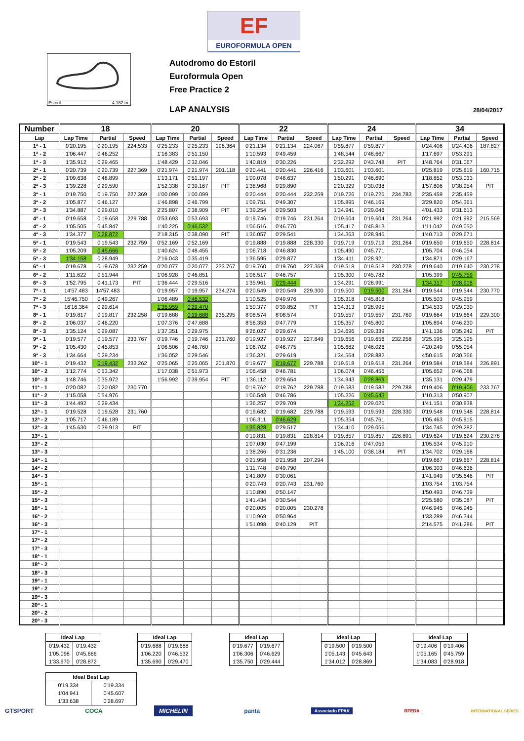EF
EUROFORMULA OPEN
Estoril 4.182 m.
Autodromo do Estoril
Euroformula Open
Free Practice 2
LAP ANALYSIS 28/04/2017
| Number | 18 | | | 20 | | | 22 | | | 24 | | | 34 | | |
| --- | --- | --- | --- | --- | --- | --- | --- | --- | --- | --- | --- | --- | --- | --- | --- |
| Lap | Lap Time | Partial | Speed | Lap Time | Partial | Speed | Lap Time | Partial | Speed | Lap Time | Partial | Speed | Lap Time | Partial | Speed |
| 1ª - 1 | 0'20.195 | 0'20.195 | 224.533 | 0'25.233 | 0'25.233 | 196.364 | 0'21.134 | 0'21.134 | 224.067 | 0'59.877 | 0'59.877 | | 0'24.406 | 0'24.406 | 187.827 |
| 1ª - 2 | 1'06.447 | 0'46.252 | | 1'16.383 | 0'51.150 | | 1'10.593 | 0'49.459 | | 1'48.544 | 0'48.667 | | 1'17.697 | 0'53.291 | |
| 1ª - 3 | 1'35.912 | 0'29.465 | | 1'48.429 | 0'32.046 | | 1'40.819 | 0'30.226 | | 2'32.292 | 0'43.748 | PIT | 1'48.764 | 0'31.067 | |
| 2ª - 1 | 0'20.739 | 0'20.739 | 227.369 | 0'21.974 | 0'21.974 | 201.118 | 0'20.441 | 0'20.441 | 226.416 | 1'03.601 | 1'03.601 | | 0'25.819 | 0'25.819 | 160.715 |
| 2ª - 2 | 1'09.638 | 0'48.899 | | 1'13.171 | 0'51.197 | | 1'09.078 | 0'48.637 | | 1'50.291 | 0'46.690 | | 1'18.852 | 0'53.033 | |
| 2ª - 3 | 1'39.228 | 0'29.590 | | 1'52.338 | 0'39.167 | PIT | 1'38.968 | 0'29.890 | | 2'20.329 | 0'30.038 | | 1'57.806 | 0'38.954 | PIT |
| 3ª - 1 | 0'19.750 | 0'19.750 | 227.369 | 1'00.099 | 1'00.099 | | 0'20.444 | 0'20.444 | 232.259 | 0'19.726 | 0'19.726 | 234.783 | 2'35.459 | 2'35.459 | |
| 3ª - 2 | 1'05.877 | 0'46.127 | | 1'46.898 | 0'46.799 | | 1'09.751 | 0'49.307 | | 1'05.895 | 0'46.169 | | 3'29.820 | 0'54.361 | |
| 3ª - 3 | 1'34.887 | 0'29.010 | | 2'25.807 | 0'38.909 | PIT | 1'39.254 | 0'29.503 | | 1'34.941 | 0'29.046 | | 4'01.433 | 0'31.613 | |
| 4ª - 1 | 0'19.658 | 0'19.658 | 229.788 | 0'53.693 | 0'53.693 | | 0'19.746 | 0'19.746 | 231.264 | 0'19.604 | 0'19.604 | 231.264 | 0'21.992 | 0'21.992 | 215.569 |
| 4ª - 2 | 1'05.505 | 0'45.847 | | 1'40.225 | 0'46.532 | | 1'06.516 | 0'46.770 | | 1'05.417 | 0'45.813 | | 1'11.042 | 0'49.050 | |
| 4ª - 3 | 1'34.377 | 0'28.872 | | 2'18.315 | 0'38.090 | PIT | 1'36.057 | 0'29.541 | | 1'34.363 | 0'28.946 | | 1'40.713 | 0'29.671 | |
| 5ª - 1 | 0'19.543 | 0'19.543 | 232.759 | 0'52.169 | 0'52.169 | | 0'19.888 | 0'19.888 | 228.330 | 0'19.719 | 0'19.719 | 231.264 | 0'19.650 | 0'19.650 | 228.814 |
| 5ª - 2 | 1'05.209 | 0'45.666 | | 1'40.624 | 0'48.455 | | 1'06.718 | 0'46.830 | | 1'05.490 | 0'45.771 | | 1'05.704 | 0'46.054 | |
| 5ª - 3 | 1'34.158 | 0'28.949 | | 2'16.043 | 0'35.419 | | 1'36.595 | 0'29.877 | | 1'34.411 | 0'28.921 | | 1'34.871 | 0'29.167 | |
| 6ª - 1 | 0'19.678 | 0'19.678 | 232.259 | 0'20.077 | 0'20.077 | 233.767 | 0'19.760 | 0'19.760 | 227.369 | 0'19.518 | 0'19.518 | 230.278 | 0'19.640 | 0'19.640 | 230.278 |
| 6ª - 2 | 1'11.622 | 0'51.944 | | 1'06.928 | 0'46.851 | | 1'06.517 | 0'46.757 | | 1'05.300 | 0'45.782 | | 1'05.399 | 0'45.759 | |
| 6ª - 3 | 1'52.795 | 0'41.173 | PIT | 1'36.444 | 0'29.516 | | 1'35.961 | 0'29.444 | | 1'34.291 | 0'28.991 | | 1'34.317 | 0'28.918 | |
| 7ª - 1 | 14'57.483 | 14'57.483 | | 0'19.957 | 0'19.957 | 234.274 | 0'20.549 | 0'20.549 | 229.300 | 0'19.500 | 0'19.500 | 231.264 | 0'19.544 | 0'19.544 | 230.770 |
| 7ª - 2 | 15'46.750 | 0'49.267 | | 1'06.489 | 0'46.532 | | 1'10.525 | 0'49.976 | | 1'05.318 | 0'45.818 | | 1'05.503 | 0'45.959 | |
| 7ª - 3 | 16'16.364 | 0'29.614 | | 1'35.959 | 0'29.470 | | 1'50.377 | 0'39.852 | PIT | 1'34.313 | 0'28.995 | | 1'34.533 | 0'29.030 | |
| 8ª - 1 | 0'19.817 | 0'19.817 | 232.258 | 0'19.688 | 0'19.688 | 235.295 | 8'08.574 | 8'08.574 | | 0'19.557 | 0'19.557 | 231.760 | 0'19.664 | 0'19.664 | 229.300 |
| 8ª - 2 | 1'06.037 | 0'46.220 | | 1'07.376 | 0'47.688 | | 8'56.353 | 0'47.779 | | 1'05.357 | 0'45.800 | | 1'05.894 | 0'46.230 | |
| 8ª - 3 | 1'35.124 | 0'29.087 | | 1'37.351 | 0'29.975 | | 9'26.027 | 0'29.674 | | 1'34.696 | 0'29.339 | | 1'41.136 | 0'35.242 | PIT |
| 9ª - 1 | 0'19.577 | 0'19.577 | 233.767 | 0'19.746 | 0'19.746 | 231.760 | 0'19.927 | 0'19.927 | 227.849 | 0'19.656 | 0'19.656 | 232.258 | 3'25.195 | 3'25.195 | |
| 9ª - 2 | 1'05.430 | 0'45.853 | | 1'06.506 | 0'46.760 | | 1'06.702 | 0'46.775 | | 1'05.682 | 0'46.026 | | 4'20.249 | 0'55.054 | |
| 9ª - 3 | 1'34.664 | 0'29.234 | | 1'36.052 | 0'29.546 | | 1'36.321 | 0'29.619 | | 1'34.564 | 0'28.882 | | 4'50.615 | 0'30.366 | |
| 10ª - 1 | 0'19.432 | 0'19.432 | 233.262 | 0'25.065 | 0'25.065 | 201.870 | 0'19.677 | 0'19.677 | 229.788 | 0'19.618 | 0'19.618 | 231.264 | 0'19.584 | 0'19.584 | 226.891 |
| 10ª - 2 | 1'12.774 | 0'53.342 | | 1'17.038 | 0'51.973 | | 1'06.458 | 0'46.781 | | 1'06.074 | 0'46.456 | | 1'05.652 | 0'46.068 | |
| 10ª - 3 | 1'48.746 | 0'35.972 | | 1'56.992 | 0'39.954 | PIT | 1'36.112 | 0'29.654 | | 1'34.943 | 0'28.869 | | 1'35.131 | 0'29.479 | |
| 11ª - 1 | 0'20.082 | 0'20.082 | 230.770 | | | | 0'19.762 | 0'19.762 | 229.788 | 0'19.583 | 0'19.583 | 229.788 | 0'19.406 | 0'19.406 | 233.767 |
| 11ª - 2 | 1'15.058 | 0'54.976 | | | | | 1'06.548 | 0'46.786 | | 1'05.226 | 0'45.643 | | 1'10.313 | 0'50.907 | |
| 11ª - 3 | 1'44.492 | 0'29.434 | | | | | 1'36.257 | 0'29.709 | | 1'34.252 | 0'29.026 | | 1'41.151 | 0'30.838 | |
| 12ª - 1 | 0'19.528 | 0'19.528 | 231.760 | | | | 0'19.682 | 0'19.682 | 229.788 | 0'19.593 | 0'19.593 | 228.330 | 0'19.548 | 0'19.548 | 228.814 |
| 12ª - 2 | 1'05.717 | 0'46.189 | | | | | 1'06.311 | 0'46.629 | | 1'05.354 | 0'45.761 | | 1'05.463 | 0'45.915 | |
| 12ª - 3 | 1'45.630 | 0'39.913 | PIT | | | | 1'35.828 | 0'29.517 | | 1'34.410 | 0'29.056 | | 1'34.745 | 0'29.282 | |
| 13ª - 1 | | | | | | | 0'19.831 | 0'19.831 | 228.814 | 0'19.857 | 0'19.857 | 226.891 | 0'19.624 | 0'19.624 | 230.278 |
| 13ª - 2 | | | | | | | 1'07.030 | 0'47.199 | | 1'06.916 | 0'47.059 | | 1'05.534 | 0'45.910 | |
| 13ª - 3 | | | | | | | 1'38.266 | 0'31.236 | | 1'45.100 | 0'38.184 | PIT | 1'34.702 | 0'29.168 | |
| 14ª - 1 | | | | | | | 0'21.958 | 0'21.958 | 207.294 | | | | 0'19.667 | 0'19.667 | 228.814 |
| 14ª - 2 | | | | | | | 1'11.748 | 0'49.790 | | | | | 1'06.303 | 0'46.636 | |
| 14ª - 3 | | | | | | | 1'41.809 | 0'30.061 | | | | | 1'41.949 | 0'35.646 | PIT |
| 15ª - 1 | | | | | | | 0'20.743 | 0'20.743 | 231.760 | | | | 1'03.754 | 1'03.754 | |
| 15ª - 2 | | | | | | | 1'10.890 | 0'50.147 | | | | | 1'50.493 | 0'46.739 | |
| 15ª - 3 | | | | | | | 1'41.434 | 0'30.544 | | | | | 2'25.580 | 0'35.087 | PIT |
| 16ª - 1 | | | | | | | 0'20.005 | 0'20.005 | 230.278 | | | | 0'46.945 | 0'46.945 | |
| 16ª - 2 | | | | | | | 1'10.969 | 0'50.964 | | | | | 1'33.289 | 0'46.344 | |
| 16ª - 3 | | | | | | | 1'51.098 | 0'40.129 | PIT | | | | 2'14.575 | 0'41.286 | PIT |
| 17ª - 1 | | | | | | | | | | | | | | | |
| 17ª - 2 | | | | | | | | | | | | | | | |
| 17ª - 3 | | | | | | | | | | | | | | | |
| 18ª - 1 | | | | | | | | | | | | | | | |
| 18ª - 2 | | | | | | | | | | | | | | | |
| 18ª - 3 | | | | | | | | | | | | | | | |
| 19ª - 1 | | | | | | | | | | | | | | | |
| 19ª - 2 | | | | | | | | | | | | | | | |
| 19ª - 3 | | | | | | | | | | | | | | | |
| 20ª - 1 | | | | | | | | | | | | | | | |
| 20ª - 2 | | | | | | | | | | | | | | | |
| 20ª - 3 | | | | | | | | | | | | | | | |
| Ideal Lap | |
| --- | --- |
| 0'19.432 | 0'19.432 |
| 1'05.098 | 0'45.666 |
| 1'33.970 | 0'28.872 |
| Ideal Lap | |
| --- | --- |
| 0'19.688 | 0'19.688 |
| 1'06.220 | 0'46.532 |
| 1'35.690 | 0'29.470 |
| Ideal Lap | |
| --- | --- |
| 0'19.677 | 0'19.677 |
| 1'06.306 | 0'46.629 |
| 1'35.750 | 0'29.444 |
| Ideal Lap | |
| --- | --- |
| 0'19.500 | 0'19.500 |
| 1'05.143 | 0'45.643 |
| 1'34.012 | 0'28.869 |
| Ideal Lap | |
| --- | --- |
| 0'19.406 | 0'19.406 |
| 1'05.165 | 0'45.759 |
| 1'34.083 | 0'28.918 |
| Ideal Best Lap | |
| --- | --- |
| 0'19.334 | 0'19.334 |
| 1'04.941 | 0'45.607 |
| 1'33.638 | 0'28.697 |
GTSPORT COCA MICHELIN panta Associado FPAK RFEDA INTERNATIONAL SERIES